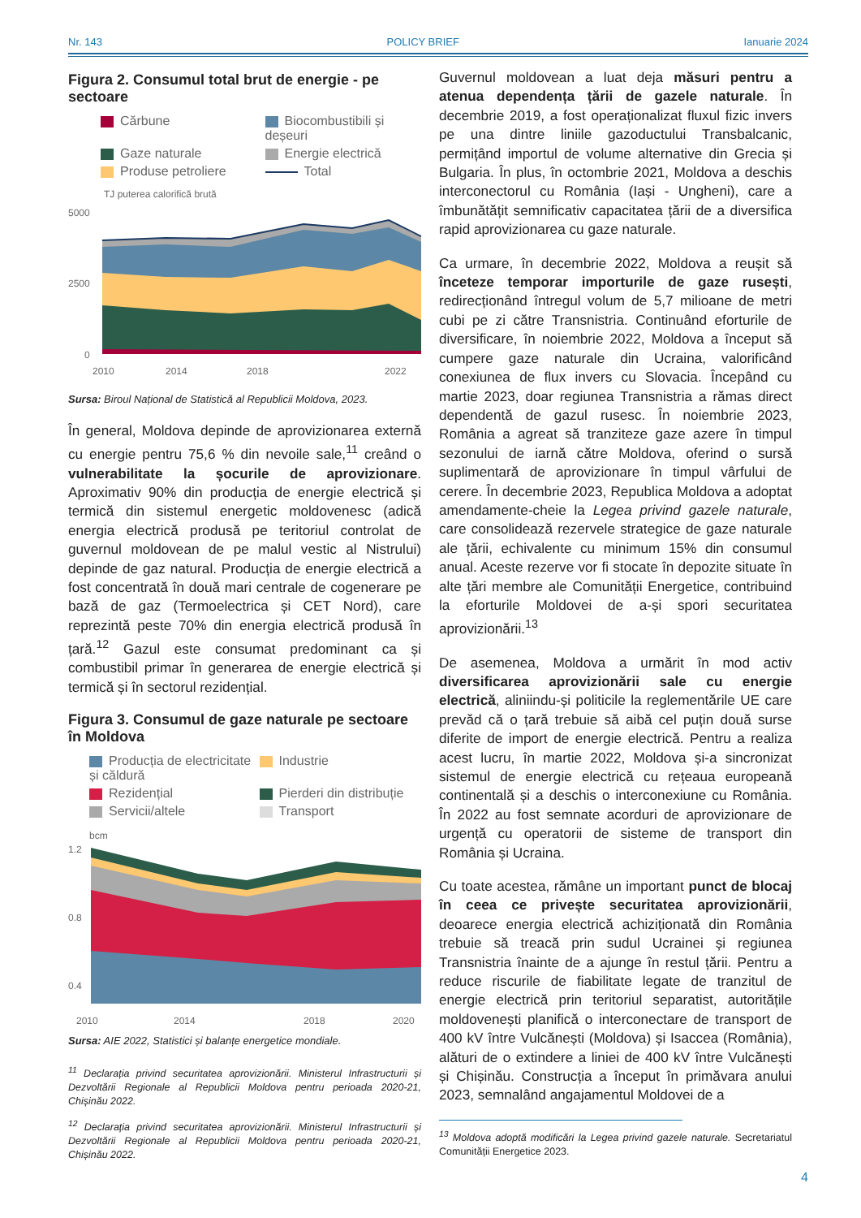Nr. 143 POLICY BRIEF Ianuarie 2024
Figura 2. Consumul total brut de energie - pe sectoare
Cărbune
Biocombustibili și deșeuri
Gaze naturale
Energie electrică
Produse petroliere
Total
TJ puterea calorifică brută
5000
2500
0
2010
2014
2018
2022
Sursa: Biroul Național de Statistică al Republicii Moldova, 2023.
În general, Moldova depinde de aprovizionarea externă cu energie pentru 75,6 % din nevoile sale,<sup>11</sup> creând o vulnerabilitate la șocurile de aprovizionare. Aproximativ 90% din producția de energie electrică și termică din sistemul energetic moldovenesc (adică energia electrică produsă pe teritoriul controlat de guvernul moldovean de pe malul vestic al Nistrului) depinde de gaz natural. Producția de energie electrică a fost concentrată în două mari centrale de cogenerare pe bază de gaz (Termoelectrica și CET Nord), care reprezintă peste 70% din energia electrică produsă în țară.<sup>12</sup> Gazul este consumat predominant ca și combustibil primar în generarea de energie electrică și termică și în sectorul rezidențial.
Figura 3. Consumul de gaze naturale pe sectoare în Moldova
Producția de electricitate și căldură
Industrie
Rezidențial
Pierderi din distribuție
Servicii/altele
Transport
bcm
1.2
0.8
0.4
2010
2014
2018
2020
Sursa: AIE 2022, Statistici și balanțe energetice mondiale.
<sup>11</sup> Declarația privind securitatea aprovizionării. Ministerul Infrastructurii și Dezvoltării Regionale al Republicii Moldova pentru perioada 2020-21, Chișinău 2022.
<sup>12</sup> Declarația privind securitatea aprovizionării. Ministerul Infrastructurii și Dezvoltării Regionale al Republicii Moldova pentru perioada 2020-21, Chișinău 2022.
Guvernul moldovean a luat deja măsuri pentru a atenua dependența țării de gazele naturale. În decembrie 2019, a fost operaționalizat fluxul fizic invers pe una dintre liniile gazoductului Transbalcanic, permițând importul de volume alternative din Grecia și Bulgaria. În plus, în octombrie 2021, Moldova a deschis interconectorul cu România (Iași - Ungheni), care a îmbunătățit semnificativ capacitatea țării de a diversifica rapid aprovizionarea cu gaze naturale.
Ca urmare, în decembrie 2022, Moldova a reușit să înceteze temporar importurile de gaze rusești, redirecționând întregul volum de 5,7 milioane de metri cubi pe zi către Transnistria. Continuând eforturile de diversificare, în noiembrie 2022, Moldova a început să cumpere gaze naturale din Ucraina, valorificând conexiunea de flux invers cu Slovacia. Începând cu martie 2023, doar regiunea Transnistria a rămas direct dependentă de gazul rusesc. În noiembrie 2023, România a agreat să tranziteze gaze azere în timpul sezonului de iarnă către Moldova, oferind o sursă suplimentară de aprovizionare în timpul vârfului de cerere. În decembrie 2023, Republica Moldova a adoptat amendamente-cheie la Legea privind gazele naturale, care consolidează rezervele strategice de gaze naturale ale țării, echivalente cu minimum 15% din consumul anual. Aceste rezerve vor fi stocate în depozite situate în alte țări membre ale Comunității Energetice, contribuind la eforturile Moldovei de a-și spori securitatea aprovizionării.<sup>13</sup>
De asemenea, Moldova a urmărit în mod activ diversificarea aprovizionării sale cu energie electrică, aliniindu-și politicile la reglementările UE care prevăd că o țară trebuie să aibă cel puțin două surse diferite de import de energie electrică. Pentru a realiza acest lucru, în martie 2022, Moldova și-a sincronizat sistemul de energie electrică cu rețeaua europeană continentală și a deschis o interconexiune cu România. În 2022 au fost semnate acorduri de aprovizionare de urgență cu operatorii de sisteme de transport din România și Ucraina.
Cu toate acestea, rămâne un important punct de blocaj în ceea ce privește securitatea aprovizionării, deoarece energia electrică achiziționată din România trebuie să treacă prin sudul Ucrainei și regiunea Transnistria înainte de a ajunge în restul țării. Pentru a reduce riscurile de fiabilitate legate de tranzitul de energie electrică prin teritoriul separatist, autoritățile moldovenești planifică o interconectare de transport de 400 kV între Vulcănești (Moldova) și Isaccea (România), alături de o extindere a liniei de 400 kV între Vulcănești și Chișinău. Construcția a început în primăvara anului 2023, semnalând angajamentul Moldovei de a
<sup>13</sup> Moldova adoptă modificări la Legea privind gazele naturale. Secretariatul Comunității Energetice 2023.
4